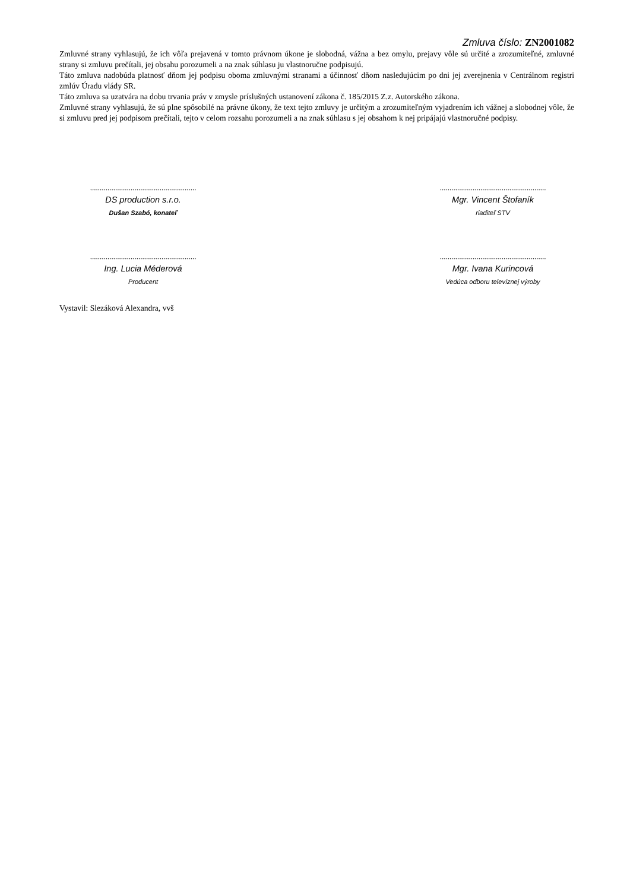Zmluva číslo: ZN2001082
Zmluvné strany vyhlasujú, že ich vôľa prejavená v tomto právnom úkone je slobodná, vážna a bez omylu, prejavy vôle sú určité a zrozumiteľné, zmluvné strany si zmluvu prečítali, jej obsahu porozumeli a na znak súhlasu ju vlastnoručne podpisujú.
Táto zmluva nadobúda platnosť dňom jej podpisu oboma zmluvnými stranami a účinnosť dňom nasledujúcim po dni jej zverejnenia v Centrálnom registri zmlúv Úradu vlády SR.
Táto zmluva sa uzatvára na dobu trvania práv v zmysle príslušných ustanovení zákona č. 185/2015 Z.z. Autorského zákona.
Zmluvné strany vyhlasujú, že sú plne spôsobilé na právne úkony, že text tejto zmluvy je určitým a zrozumiteľným vyjadrením ich vážnej a slobodnej vôle, že si zmluvu pred jej podpisom prečítali, tejto v celom rozsahu porozumeli a na znak súhlasu s jej obsahom k nej pripájajú vlastnoručné podpisy.
.......................................................
DS production s.r.o.
Dušan Szabó, konateľ
.......................................................
Mgr. Vincent Štofaník
riaditeľ STV
.......................................................
Ing. Lucia Méderová
Producent
.......................................................
Mgr. Ivana Kurincová
Vedúca odboru televíznej výroby
Vystavil: Slezáková Alexandra, vvš